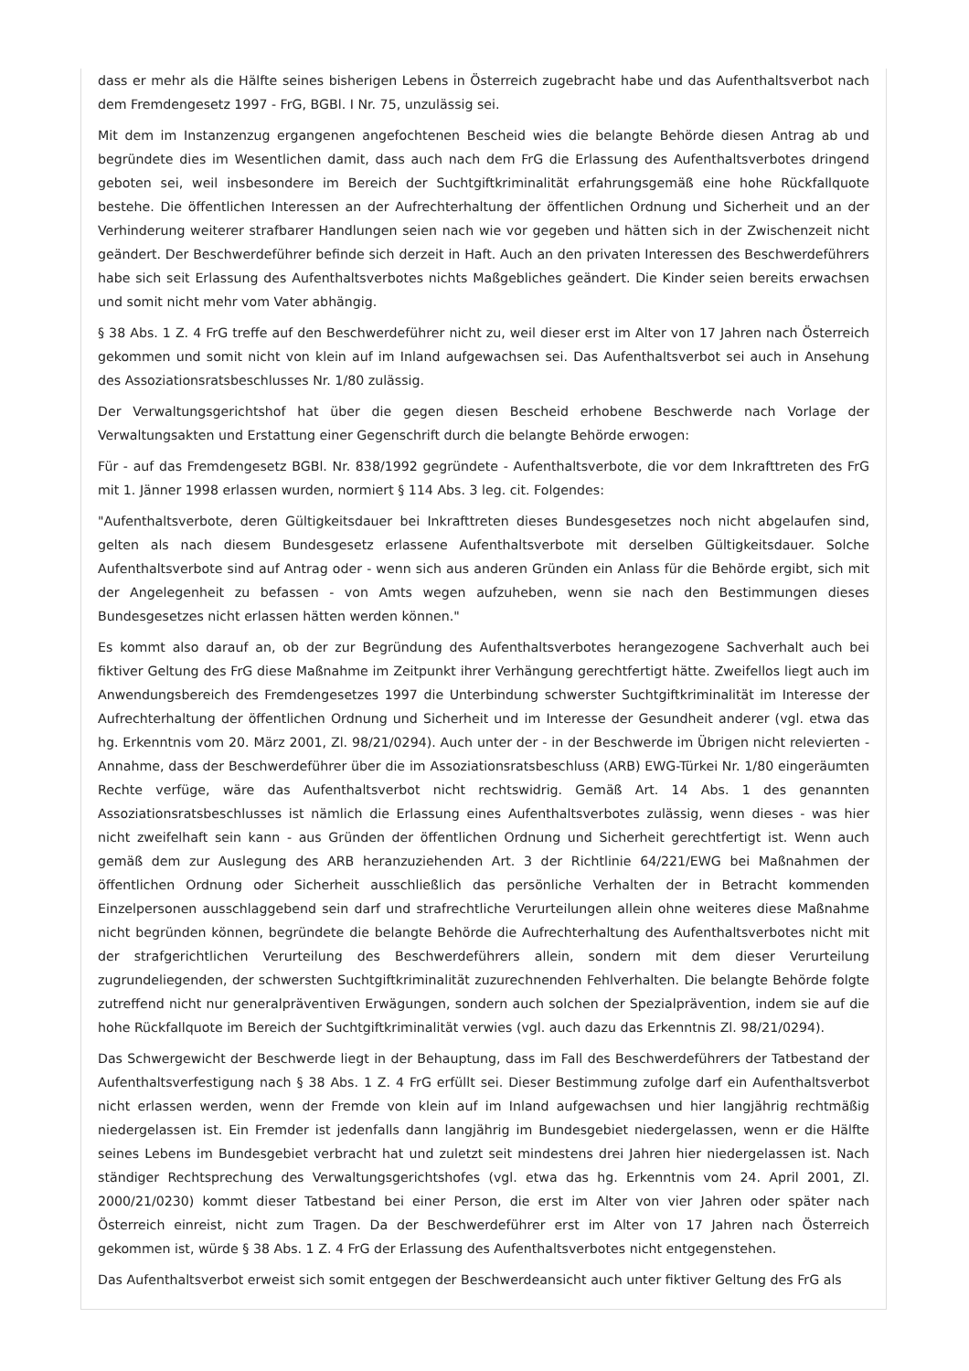dass er mehr als die Hälfte seines bisherigen Lebens in Österreich zugebracht habe und das Aufenthaltsverbot nach dem Fremdengesetz 1997 - FrG, BGBl. I Nr. 75, unzulässig sei.
Mit dem im Instanzenzug ergangenen angefochtenen Bescheid wies die belangte Behörde diesen Antrag ab und begründete dies im Wesentlichen damit, dass auch nach dem FrG die Erlassung des Aufenthaltsverbotes dringend geboten sei, weil insbesondere im Bereich der Suchtgiftkriminalität erfahrungsgemäß eine hohe Rückfallquote bestehe. Die öffentlichen Interessen an der Aufrechterhaltung der öffentlichen Ordnung und Sicherheit und an der Verhinderung weiterer strafbarer Handlungen seien nach wie vor gegeben und hätten sich in der Zwischenzeit nicht geändert. Der Beschwerdeführer befinde sich derzeit in Haft. Auch an den privaten Interessen des Beschwerdeführers habe sich seit Erlassung des Aufenthaltsverbotes nichts Maßgebliches geändert. Die Kinder seien bereits erwachsen und somit nicht mehr vom Vater abhängig.
§ 38 Abs. 1 Z. 4 FrG treffe auf den Beschwerdeführer nicht zu, weil dieser erst im Alter von 17 Jahren nach Österreich gekommen und somit nicht von klein auf im Inland aufgewachsen sei. Das Aufenthaltsverbot sei auch in Ansehung des Assoziationsratsbeschlusses Nr. 1/80 zulässig.
Der Verwaltungsgerichtshof hat über die gegen diesen Bescheid erhobene Beschwerde nach Vorlage der Verwaltungsakten und Erstattung einer Gegenschrift durch die belangte Behörde erwogen:
Für - auf das Fremdengesetz BGBl. Nr. 838/1992 gegründete - Aufenthaltsverbote, die vor dem Inkrafttreten des FrG mit 1. Jänner 1998 erlassen wurden, normiert § 114 Abs. 3 leg. cit. Folgendes:
"Aufenthaltsverbote, deren Gültigkeitsdauer bei Inkrafttreten dieses Bundesgesetzes noch nicht abgelaufen sind, gelten als nach diesem Bundesgesetz erlassene Aufenthaltsverbote mit derselben Gültigkeitsdauer. Solche Aufenthaltsverbote sind auf Antrag oder - wenn sich aus anderen Gründen ein Anlass für die Behörde ergibt, sich mit der Angelegenheit zu befassen - von Amts wegen aufzuheben, wenn sie nach den Bestimmungen dieses Bundesgesetzes nicht erlassen hätten werden können."
Es kommt also darauf an, ob der zur Begründung des Aufenthaltsverbotes herangezogene Sachverhalt auch bei fiktiver Geltung des FrG diese Maßnahme im Zeitpunkt ihrer Verhängung gerechtfertigt hätte. Zweifellos liegt auch im Anwendungsbereich des Fremdengesetzes 1997 die Unterbindung schwerster Suchtgiftkriminalität im Interesse der Aufrechterhaltung der öffentlichen Ordnung und Sicherheit und im Interesse der Gesundheit anderer (vgl. etwa das hg. Erkenntnis vom 20. März 2001, Zl. 98/21/0294). Auch unter der - in der Beschwerde im Übrigen nicht relevierten - Annahme, dass der Beschwerdeführer über die im Assoziationsratsbeschluss (ARB) EWG-Türkei Nr. 1/80 eingeräumten Rechte verfüge, wäre das Aufenthaltsverbot nicht rechtswidrig. Gemäß Art. 14 Abs. 1 des genannten Assoziationsratsbeschlusses ist nämlich die Erlassung eines Aufenthaltsverbotes zulässig, wenn dieses - was hier nicht zweifelhaft sein kann - aus Gründen der öffentlichen Ordnung und Sicherheit gerechtfertigt ist. Wenn auch gemäß dem zur Auslegung des ARB heranzuziehenden Art. 3 der Richtlinie 64/221/EWG bei Maßnahmen der öffentlichen Ordnung oder Sicherheit ausschließlich das persönliche Verhalten der in Betracht kommenden Einzelpersonen ausschlaggebend sein darf und strafrechtliche Verurteilungen allein ohne weiteres diese Maßnahme nicht begründen können, begründete die belangte Behörde die Aufrechterhaltung des Aufenthaltsverbotes nicht mit der strafgerichtlichen Verurteilung des Beschwerdeführers allein, sondern mit dem dieser Verurteilung zugrundeliegenden, der schwersten Suchtgiftkriminalität zuzurechnenden Fehlverhalten. Die belangte Behörde folgte zutreffend nicht nur generalpräventiven Erwägungen, sondern auch solchen der Spezialprävention, indem sie auf die hohe Rückfallquote im Bereich der Suchtgiftkriminalität verwies (vgl. auch dazu das Erkenntnis Zl. 98/21/0294).
Das Schwergewicht der Beschwerde liegt in der Behauptung, dass im Fall des Beschwerdeführers der Tatbestand der Aufenthaltsverfestigung nach § 38 Abs. 1 Z. 4 FrG erfüllt sei. Dieser Bestimmung zufolge darf ein Aufenthaltsverbot nicht erlassen werden, wenn der Fremde von klein auf im Inland aufgewachsen und hier langjährig rechtmäßig niedergelassen ist. Ein Fremder ist jedenfalls dann langjährig im Bundesgebiet niedergelassen, wenn er die Hälfte seines Lebens im Bundesgebiet verbracht hat und zuletzt seit mindestens drei Jahren hier niedergelassen ist. Nach ständiger Rechtsprechung des Verwaltungsgerichtshofes (vgl. etwa das hg. Erkenntnis vom 24. April 2001, Zl. 2000/21/0230) kommt dieser Tatbestand bei einer Person, die erst im Alter von vier Jahren oder später nach Österreich einreist, nicht zum Tragen. Da der Beschwerdeführer erst im Alter von 17 Jahren nach Österreich gekommen ist, würde § 38 Abs. 1 Z. 4 FrG der Erlassung des Aufenthaltsverbotes nicht entgegenstehen.
Das Aufenthaltsverbot erweist sich somit entgegen der Beschwerdeansicht auch unter fiktiver Geltung des FrG als